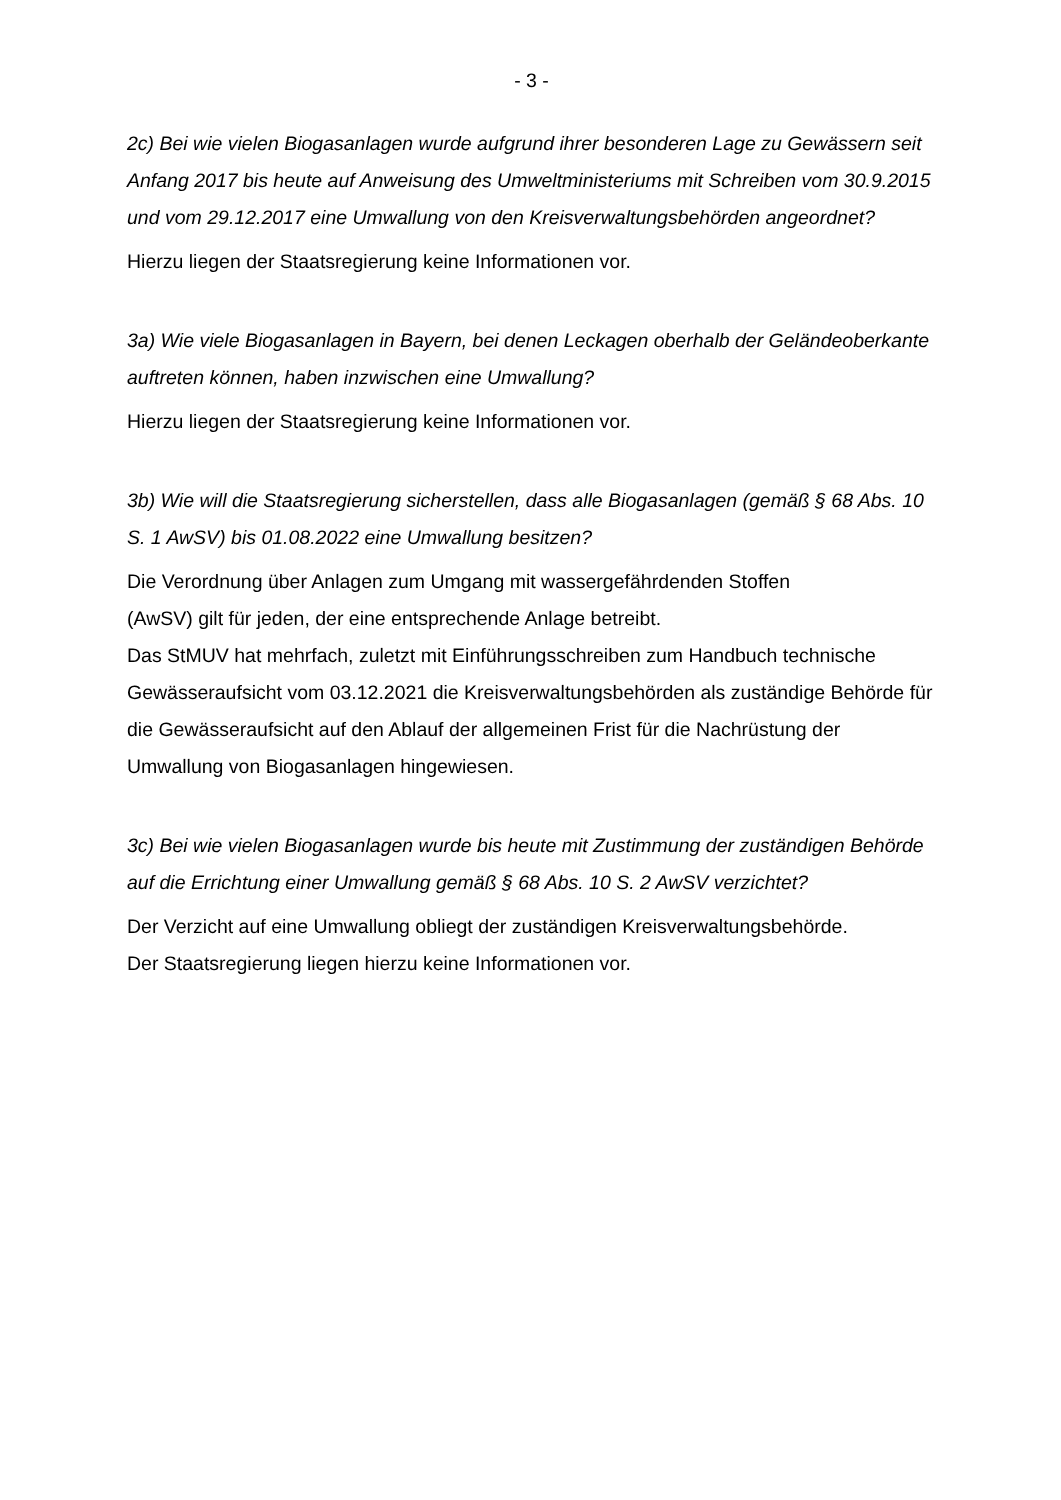- 3 -
2c) Bei wie vielen Biogasanlagen wurde aufgrund ihrer besonderen Lage zu Gewäs­sern seit Anfang 2017 bis heute auf Anweisung des Umweltministeriums mit Schrei­ben vom 30.9.2015 und vom 29.12.2017 eine Umwallung von den Kreisverwaltungs­behörden angeordnet?
Hierzu liegen der Staatsregierung keine Informationen vor.
3a) Wie viele Biogasanlagen in Bayern, bei denen Leckagen oberhalb der Gelände­oberkante auftreten können, haben inzwischen eine Umwallung?
Hierzu liegen der Staatsregierung keine Informationen vor.
3b) Wie will die Staatsregierung sicherstellen, dass alle Biogasanlagen (gemäß § 68 Abs. 10 S. 1 AwSV) bis 01.08.2022 eine Umwallung besitzen?
Die Verordnung über Anlagen zum Umgang mit wassergefährdenden Stoffen
(AwSV) gilt für jeden, der eine entsprechende Anlage betreibt.
Das StMUV hat mehrfach, zuletzt mit Einführungsschreiben zum Handbuch techni­sche Gewässeraufsicht vom 03.12.2021 die Kreisverwaltungsbehörden als zustän­dige Behörde für die Gewässeraufsicht auf den Ablauf der allgemeinen Frist für die Nachrüstung der Umwallung von Biogasanlagen hingewiesen.
3c) Bei wie vielen Biogasanlagen wurde bis heute mit Zustimmung der zuständigen Behörde auf die Errichtung einer Umwallung gemäß § 68 Abs. 10 S. 2 AwSV verzich­tet?
Der Verzicht auf eine Umwallung obliegt der zuständigen Kreisverwaltungsbehörde.
Der Staatsregierung liegen hierzu keine Informationen vor.